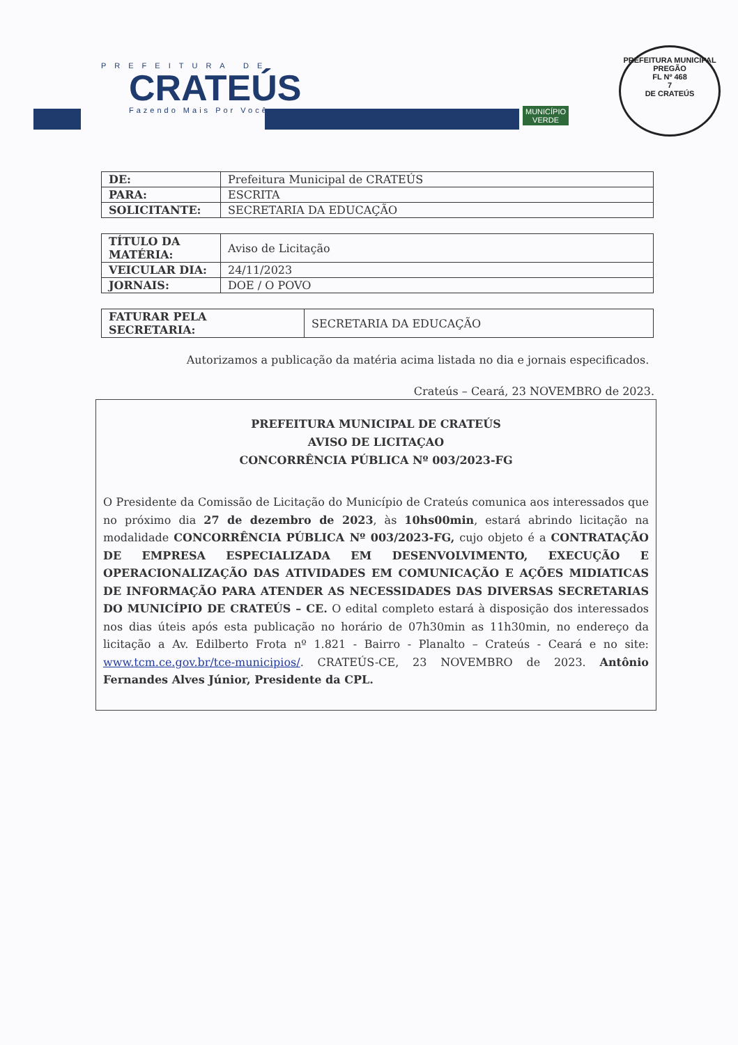PREFEITURA DE
CRATEÚS
Fazendo Mais Por Você
MUNICÍPIO
VERDE
PREFEITURA MUNICIPAL
PREGÃO
FL Nº 468
7
DE CRATEÚS
| DE: | Prefeitura Municipal de CRATEÚS |
| PARA: | ESCRITA |
| SOLICITANTE: | SECRETARIA DA EDUCAÇÃO |
| TÍTULO DA MATÉRIA: | Aviso de Licitação |
| VEICULAR DIA: | 24/11/2023 |
| JORNAIS: | DOE / O POVO |
| FATURAR PELA SECRETARIA: | SECRETARIA DA EDUCAÇÃO |
Autorizamos a publicação da matéria acima listada no dia e jornais especificados.
Crateús – Ceará, 23 NOVEMBRO de 2023.
PREFEITURA MUNICIPAL DE CRATEÚS
AVISO DE LICITAÇAO
CONCORRÊNCIA PÚBLICA Nº 003/2023-FG
O Presidente da Comissão de Licitação do Município de Crateús comunica aos interessados que no próximo dia 27 de dezembro de 2023, às 10hs00min, estará abrindo licitação na modalidade CONCORRÊNCIA PÚBLICA Nº 003/2023-FG, cujo objeto é a CONTRATAÇÃO DE EMPRESA ESPECIALIZADA EM DESENVOLVIMENTO, EXECUÇÃO E OPERACIONALIZAÇÃO DAS ATIVIDADES EM COMUNICAÇÃO E AÇÕES MIDIATICAS DE INFORMAÇÃO PARA ATENDER AS NECESSIDADES DAS DIVERSAS SECRETARIAS DO MUNICÍPIO DE CRATEÚS – CE. O edital completo estará à disposição dos interessados nos dias úteis após esta publicação no horário de 07h30min as 11h30min, no endereço da licitação a Av. Edilberto Frota nº 1.821 - Bairro - Planalto – Crateús - Ceará e no site: www.tcm.ce.gov.br/tce-municipios/. CRATEÚS-CE, 23 NOVEMBRO de 2023. Antônio Fernandes Alves Júnior, Presidente da CPL.